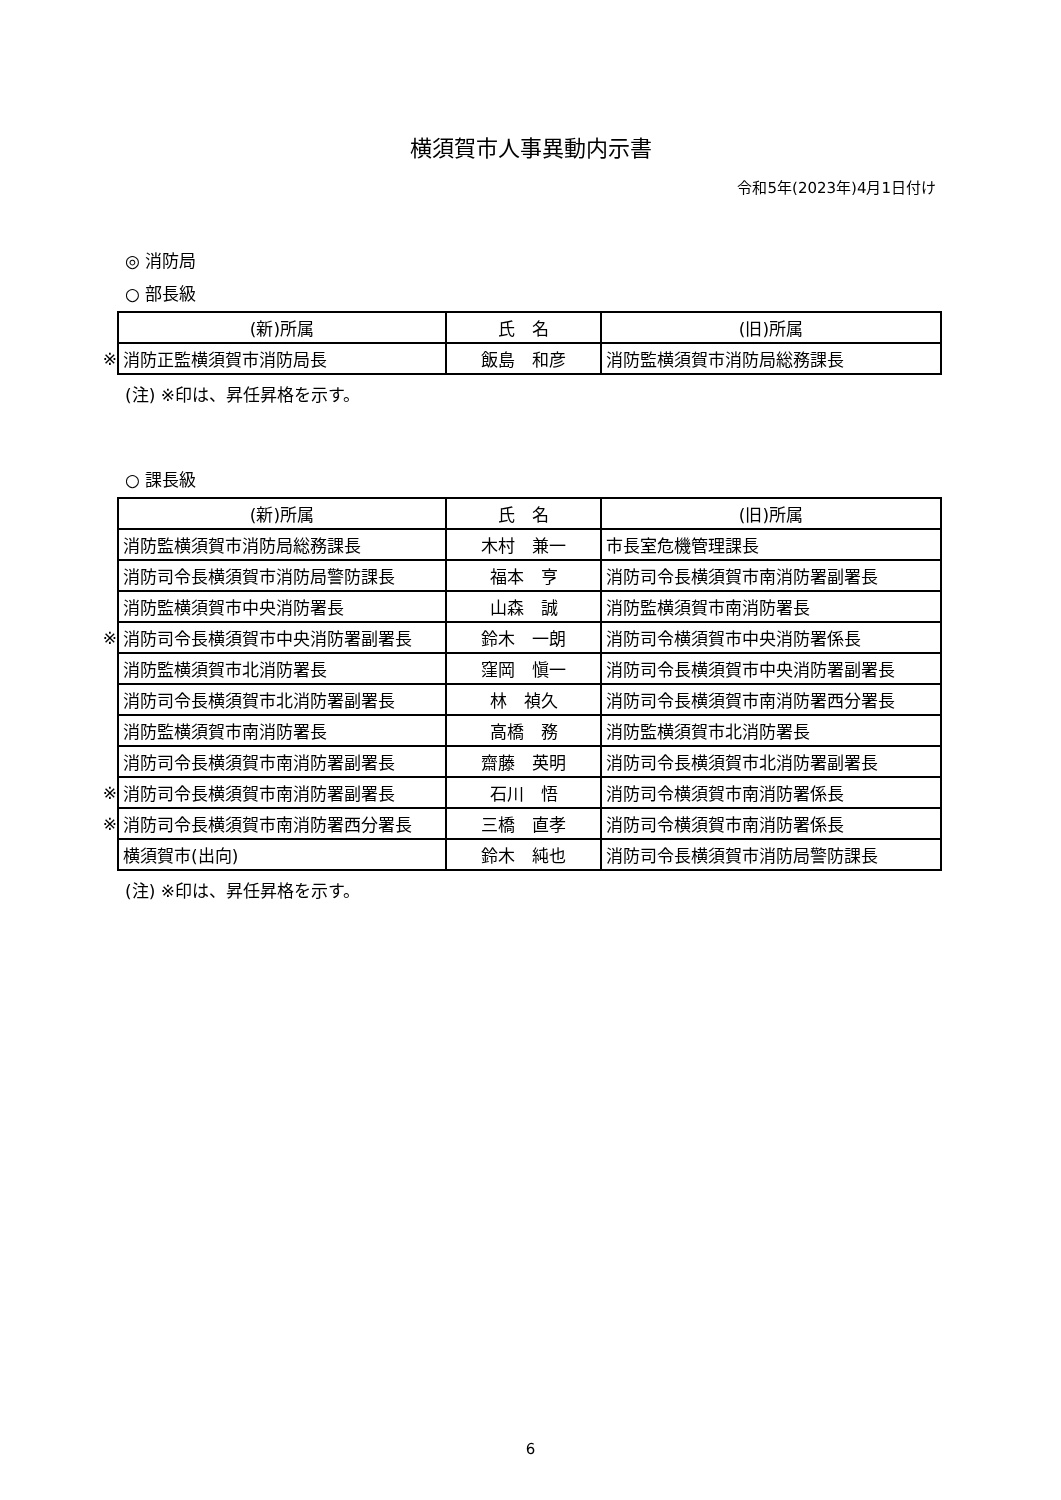横須賀市人事異動内示書
令和5年(2023年)4月1日付け
◎ 消防局
○ 部長級
| | (新)所属 | 氏 名 | (旧)所属 |
| --- | --- | --- | --- |
| ※ | 消防正監横須賀市消防局長 | 飯島 和彦 | 消防監横須賀市消防局総務課長 |
(注) ※印は、昇任昇格を示す。
○ 課長級
| | (新)所属 | 氏 名 | (旧)所属 |
| --- | --- | --- | --- |
| | 消防監横須賀市消防局総務課長 | 木村 兼一 | 市長室危機管理課長 |
| | 消防司令長横須賀市消防局警防課長 | 福本 亨 | 消防司令長横須賀市南消防署副署長 |
| | 消防監横須賀市中央消防署長 | 山森 誠 | 消防監横須賀市南消防署長 |
| ※ | 消防司令長横須賀市中央消防署副署長 | 鈴木 一朗 | 消防司令横須賀市中央消防署係長 |
| | 消防監横須賀市北消防署長 | 窪岡 愼一 | 消防司令長横須賀市中央消防署副署長 |
| | 消防司令長横須賀市北消防署副署長 | 林 禎久 | 消防司令長横須賀市南消防署西分署長 |
| | 消防監横須賀市南消防署長 | 高橋 務 | 消防監横須賀市北消防署長 |
| | 消防司令長横須賀市南消防署副署長 | 齋藤 英明 | 消防司令長横須賀市北消防署副署長 |
| ※ | 消防司令長横須賀市南消防署副署長 | 石川 悟 | 消防司令横須賀市南消防署係長 |
| ※ | 消防司令長横須賀市南消防署西分署長 | 三橋 直孝 | 消防司令横須賀市南消防署係長 |
| | 横須賀市(出向) | 鈴木 純也 | 消防司令長横須賀市消防局警防課長 |
(注) ※印は、昇任昇格を示す。
6